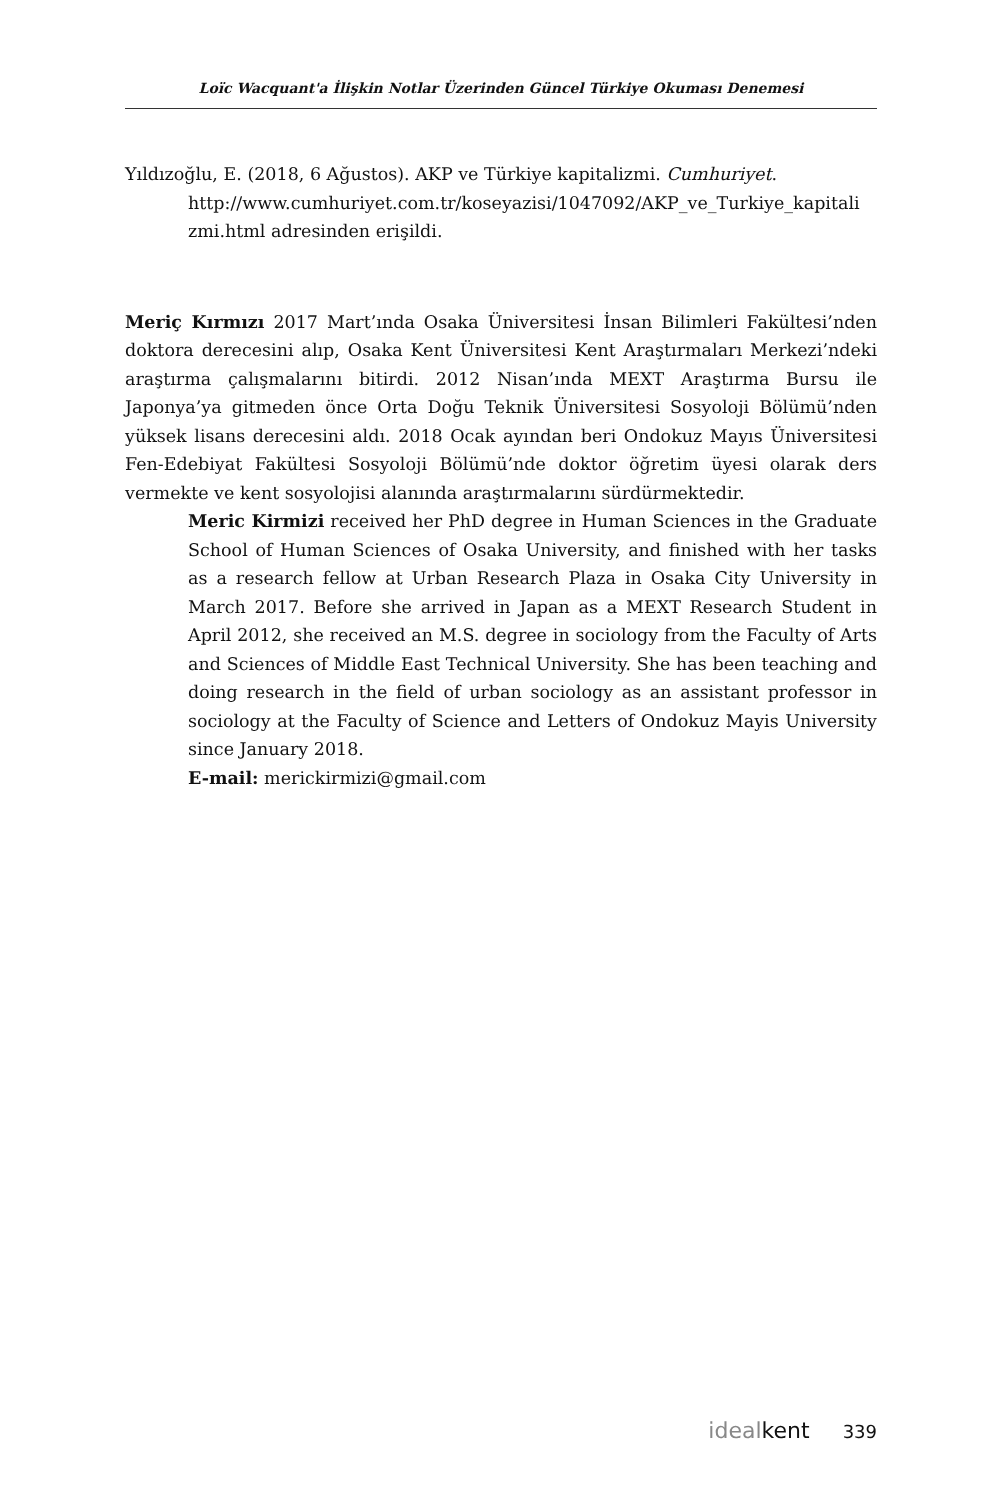Loïc Wacquant'a İlişkin Notlar Üzerinden Güncel Türkiye Okuması Denemesi
Yıldızoğlu, E. (2018, 6 Ağustos). AKP ve Türkiye kapitalizmi. Cumhuriyet. http://www.cumhuriyet.com.tr/koseyazisi/1047092/AKP_ve_Turkiye_kapitali zmi.html adresinden erişildi.
Meriç Kırmızı 2017 Mart’ında Osaka Üniversitesi İnsan Bilimleri Fakültesi’nden doktora derecesini alıp, Osaka Kent Üniversitesi Kent Araştırmaları Merkezi’ndeki araştırma çalışmalarını bitirdi. 2012 Nisan’ında MEXT Araştırma Bursu ile Japonya’ya gitmeden önce Orta Doğu Teknik Üniversitesi Sosyoloji Bölümü’nden yüksek lisans derecesini aldı. 2018 Ocak ayından beri Ondokuz Mayıs Üniversitesi Fen-Edebiyat Fakültesi Sosyoloji Bölümü’nde doktor öğretim üyesi olarak ders vermekte ve kent sosyolojisi alanında araştırmalarını sürdürmektedir.
Meric Kirmizi received her PhD degree in Human Sciences in the Graduate School of Human Sciences of Osaka University, and finished with her tasks as a research fellow at Urban Research Plaza in Osaka City University in March 2017. Before she arrived in Japan as a MEXT Research Student in April 2012, she received an M.S. degree in sociology from the Faculty of Arts and Sciences of Middle East Technical University. She has been teaching and doing research in the field of urban sociology as an assistant professor in sociology at the Faculty of Science and Letters of Ondokuz Mayis University since January 2018.
E-mail: merickirmizi@gmail.com
idealkent 339